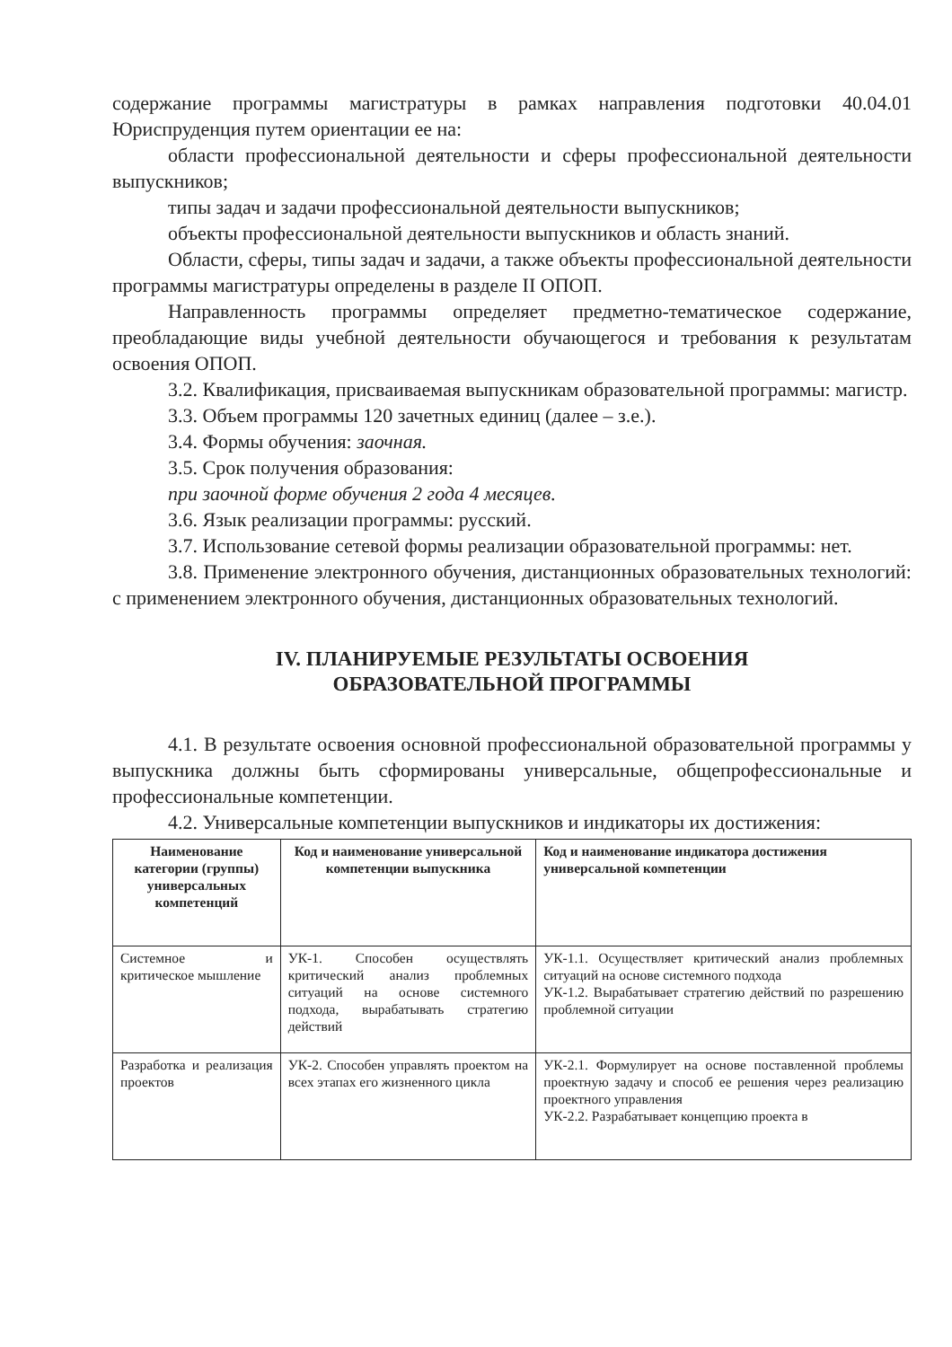содержание программы магистратуры в рамках направления подготовки 40.04.01 Юриспруденция путем ориентации ее на:
области профессиональной деятельности и сферы профессиональной деятельности выпускников;
типы задач и задачи профессиональной деятельности выпускников;
объекты профессиональной деятельности выпускников и область знаний.
Области, сферы, типы задач и задачи, а также объекты профессиональной деятельности программы магистратуры определены в разделе II ОПОП.
Направленность программы определяет предметно-тематическое содержание, преобладающие виды учебной деятельности обучающегося и требования к результатам освоения ОПОП.
3.2. Квалификация, присваиваемая выпускникам образовательной программы: магистр.
3.3. Объем программы 120 зачетных единиц (далее – з.е.).
3.4. Формы обучения: заочная.
3.5. Срок получения образования:
при заочной форме обучения 2 года 4 месяцев.
3.6. Язык реализации программы: русский.
3.7. Использование сетевой формы реализации образовательной программы: нет.
3.8. Применение электронного обучения, дистанционных образовательных технологий: с применением электронного обучения, дистанционных образовательных технологий.
IV. ПЛАНИРУЕМЫЕ РЕЗУЛЬТАТЫ ОСВОЕНИЯ
ОБРАЗОВАТЕЛЬНОЙ ПРОГРАММЫ
4.1. В результате освоения основной профессиональной образовательной программы у выпускника должны быть сформированы универсальные, общепрофессиональные и профессиональные компетенции.
4.2. Универсальные компетенции выпускников и индикаторы их достижения:
| Наименование категории (группы) универсальных компетенций | Код и наименование универсальной компетенции выпускника | Код и наименование индикатора достижения универсальной компетенции |
| --- | --- | --- |
| Системное и критическое мышление | УК-1. Способен осуществлять критический анализ проблемных ситуаций на основе системного подхода, вырабатывать стратегию действий | УК-1.1. Осуществляет критический анализ проблемных ситуаций на основе системного подхода УК-1.2. Вырабатывает стратегию действий по разрешению проблемной ситуации |
| Разработка и реализация проектов | УК-2. Способен управлять проектом на всех этапах его жизненного цикла | УК-2.1. Формулирует на основе поставленной проблемы проектную задачу и способ ее решения через реализацию проектного управления УК-2.2. Разрабатывает концепцию проекта в |